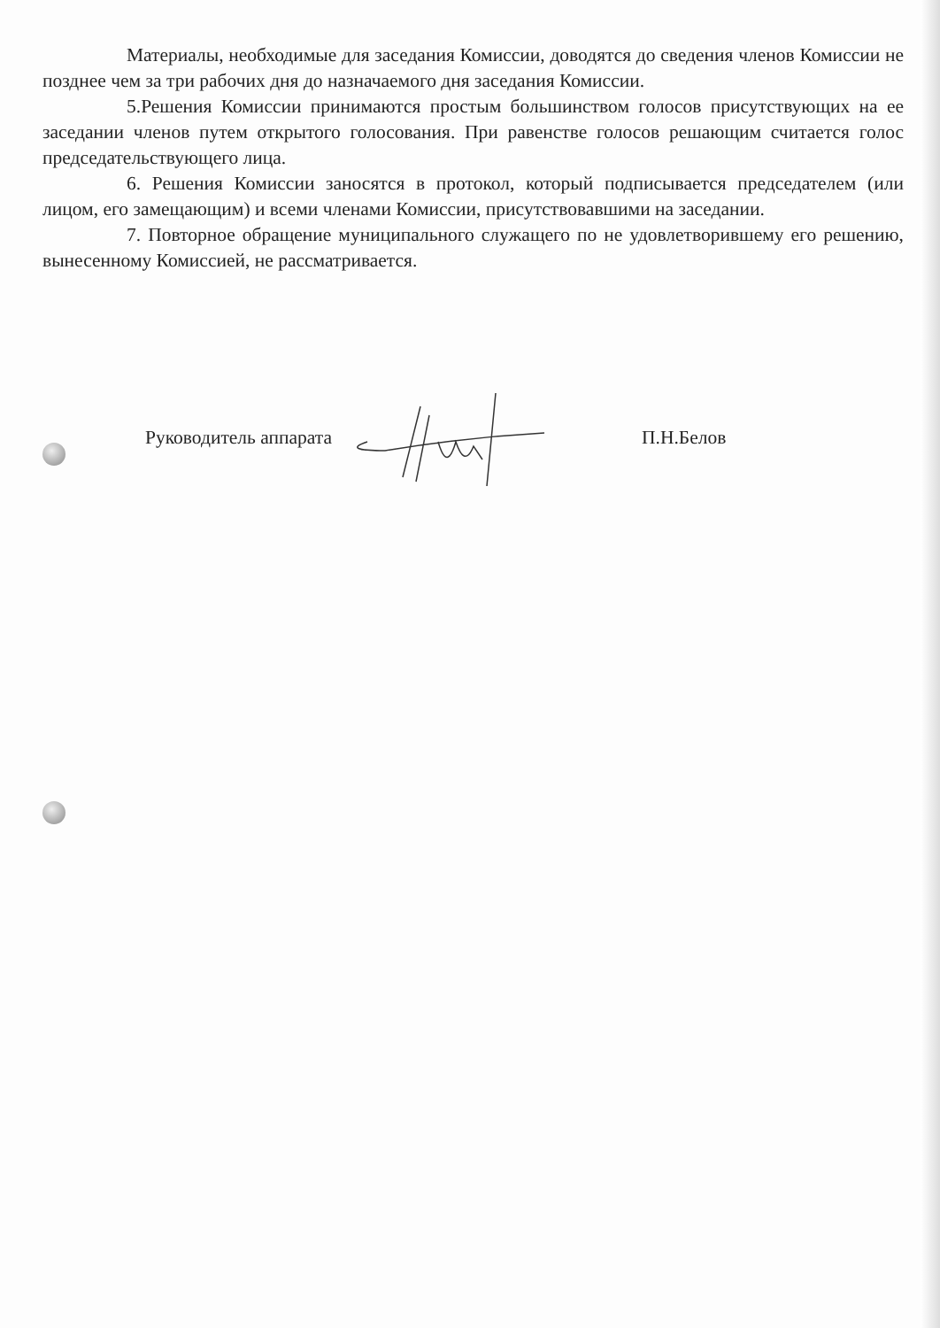Материалы, необходимые для заседания Комиссии, доводятся до сведения членов Комиссии не позднее чем за три рабочих дня до назначаемого дня заседания Комиссии.
5.Решения Комиссии принимаются простым большинством голосов присутствующих на ее заседании членов путем открытого голосования. При равенстве голосов решающим считается голос председательствующего лица.
6. Решения Комиссии заносятся в протокол, который подписывается председателем (или лицом, его замещающим) и всеми членами Комиссии, присутствовавшими на заседании.
7. Повторное обращение муниципального служащего по не удовлетворившему его решению, вынесенному Комиссией, не рассматривается.
Руководитель аппарата П.Н.Белов